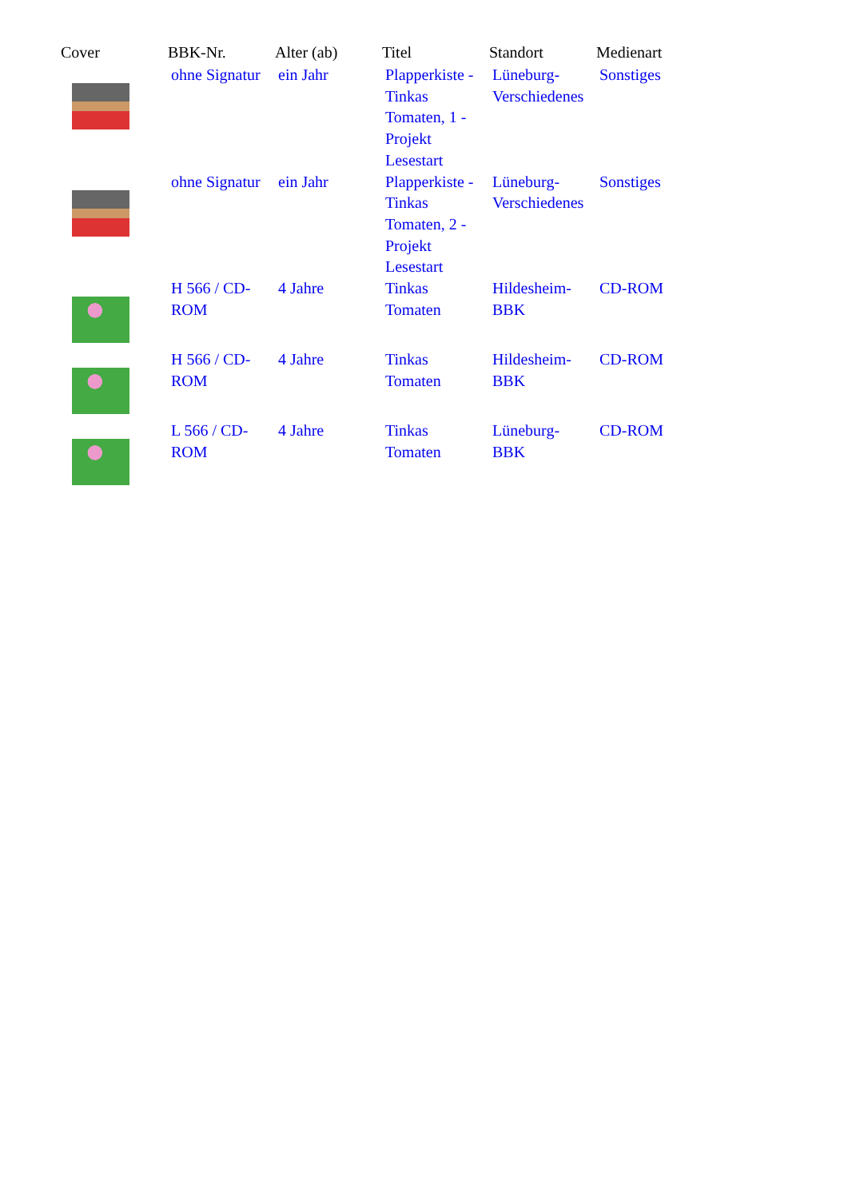| Cover | BBK-Nr. | Alter (ab) | Titel | Standort | Medienart |
| --- | --- | --- | --- | --- | --- |
| | ohne Signatur | ein Jahr | Plapperkiste - Tinkas Tomaten, 1 - Projekt Lesestart | Lüneburg-Verschiedenes | Sonstiges |
| | ohne Signatur | ein Jahr | Plapperkiste - Tinkas Tomaten, 2 - Projekt Lesestart | Lüneburg-Verschiedenes | Sonstiges |
| | H 566 / CD-ROM | 4 Jahre | Tinkas Tomaten | Hildesheim-BBK | CD-ROM |
| | H 566 / CD-ROM | 4 Jahre | Tinkas Tomaten | Hildesheim-BBK | CD-ROM |
| | L 566 / CD-ROM | 4 Jahre | Tinkas Tomaten | Lüneburg-BBK | CD-ROM |